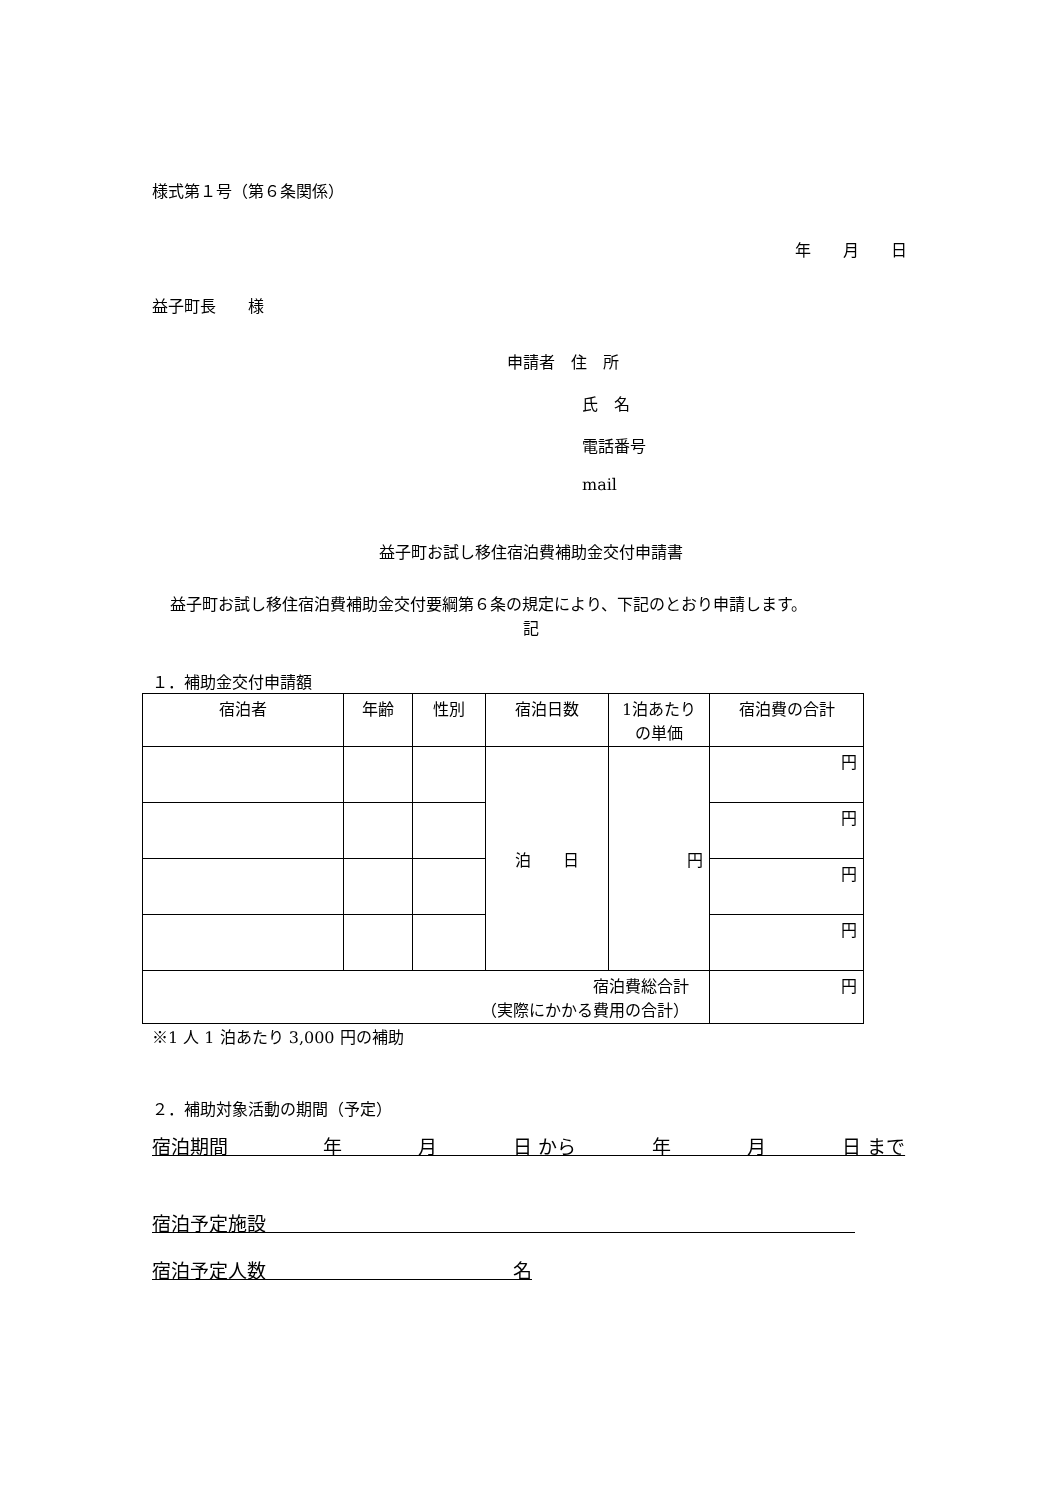様式第１号（第６条関係）
年　　月　　日
益子町長　　様
申請者　住　所
氏　名
電話番号
mail
益子町お試し移住宿泊費補助金交付申請書
益子町お試し移住宿泊費補助金交付要綱第６条の規定により、下記のとおり申請します。
記
１．補助金交付申請額
| 宿泊者 | 年齢 | 性別 | 宿泊日数 | 1泊あたりの単価 | 宿泊費の合計 |
| --- | --- | --- | --- | --- | --- |
| | | | 泊 日 | 円 | 円 |
| | | | | | 円 |
| | | | | | 円 |
| | | | | | 円 |
| 宿泊費総合計 （実際にかかる費用の合計） | | | | | 円 |
※1 人 1 泊あたり 3,000 円の補助
２．補助対象活動の期間（予定）
宿泊期間　　　　　年　　　　月　　　　日 から　　　　年　　　　月　　　　日 まで
宿泊予定施設　　　　　　　　　　　　　　　　　　　　　　　　　　　　　　　
宿泊予定人数　　　　　　　　　　　　　名